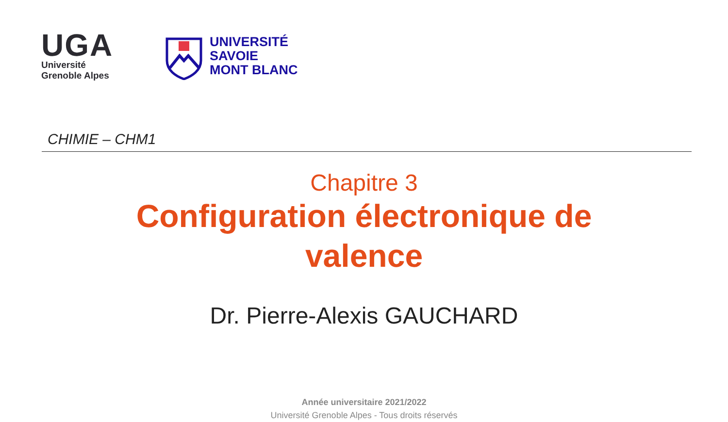UGA
Université
Grenoble Alpes
UNIVERSITÉ
SAVOIE
MONT BLANC
CHIMIE – CHM1
Chapitre 3
Configuration électronique de
valence
Dr. Pierre-Alexis GAUCHARD
Année universitaire 2021/2022
Université Grenoble Alpes - Tous droits réservés